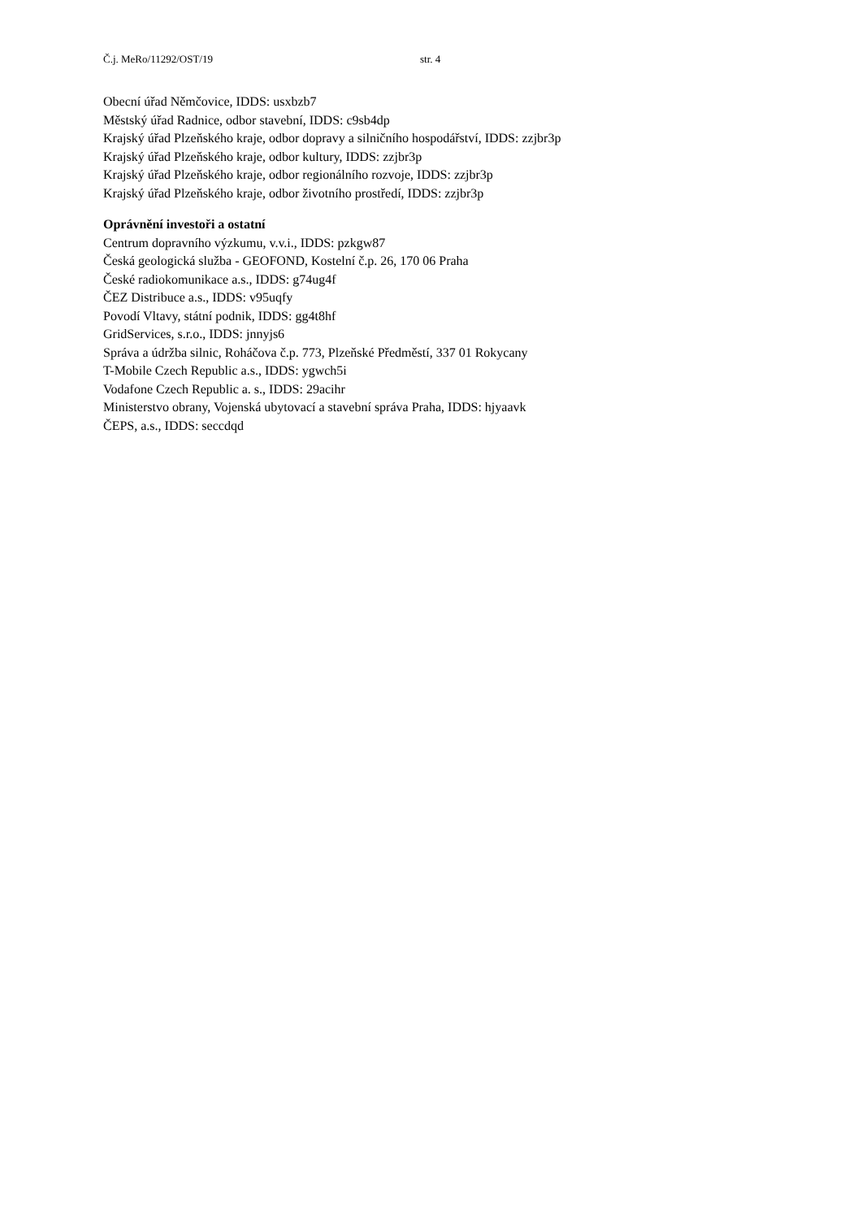Č.j. MeRo/11292/OST/19 str. 4
Obecní úřad Němčovice, IDDS: usxbzb7
Městský úřad Radnice, odbor stavební, IDDS: c9sb4dp
Krajský úřad Plzeňského kraje, odbor dopravy a silničního hospodářství, IDDS: zzjbr3p
Krajský úřad Plzeňského kraje, odbor kultury, IDDS: zzjbr3p
Krajský úřad Plzeňského kraje, odbor regionálního rozvoje, IDDS: zzjbr3p
Krajský úřad Plzeňského kraje, odbor životního prostředí, IDDS: zzjbr3p
Oprávnění investoři a ostatní
Centrum dopravního výzkumu, v.v.i., IDDS: pzkgw87
Česká geologická služba - GEOFOND, Kostelní č.p. 26, 170 06 Praha
České radiokomunikace a.s., IDDS: g74ug4f
ČEZ Distribuce a.s., IDDS: v95uqfy
Povodí Vltavy, státní podnik, IDDS: gg4t8hf
GridServices, s.r.o., IDDS: jnnyjs6
Správa a údržba silnic, Roháčova č.p. 773, Plzeňské Předměstí, 337 01 Rokycany
T-Mobile Czech Republic a.s., IDDS: ygwch5i
Vodafone Czech Republic a. s., IDDS: 29acihr
Ministerstvo obrany, Vojenská ubytovací a stavební správa Praha, IDDS: hjyaavk
ČEPS, a.s., IDDS: seccdqd